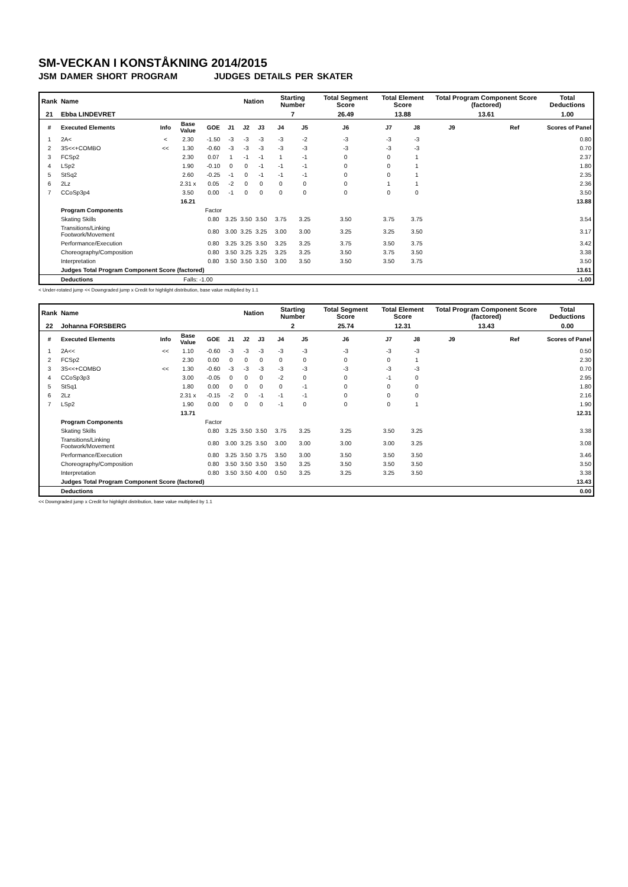SM-VECKAN I KONSTÅKNING 2014/2015
JSM DAMER SHORT PROGRAM JUDGES DETAILS PER SKATER
| Rank | Name | | | | | Nation | | Starting Number | | Total Segment Score | Total Element Score | | Total Program Component Score (factored) | | | Total Deductions |
| 21 | Ebba LINDEVRET | | | | | | | 7 | | 26.49 | 13.88 | | 13.61 | | | 1.00 |
| # | Executed Elements | Info | Base Value | GOE | J1 | J2 | J3 | J4 | J5 | J6 | J7 | J8 | J9 | | Ref | Scores of Panel |
| 1 | 2A< | < | 2.30 | -1.50 | -3 | -3 | -3 | -3 | -2 | -3 | -3 | -3 | | | | 0.80 |
| 2 | 3S<<+COMBO | << | 1.30 | -0.60 | -3 | -3 | -3 | -3 | -3 | -3 | -3 | -3 | | | | 0.70 |
| 3 | FCSp2 | | 2.30 | 0.07 | 1 | -1 | -1 | 1 | -1 | 0 | 0 | 1 | | | | 2.37 |
| 4 | LSp2 | | 1.90 | -0.10 | 0 | 0 | -1 | -1 | -1 | 0 | 0 | 1 | | | | 1.80 |
| 5 | StSq2 | | 2.60 | -0.25 | -1 | 0 | -1 | -1 | -1 | 0 | 0 | 1 | | | | 2.35 |
| 6 | 2Lz | | 2.31 x | 0.05 | -2 | 0 | 0 | 0 | 0 | 0 | 1 | 1 | | | | 2.36 |
| 7 | CCoSp3p4 | | 3.50 | 0.00 | -1 | 0 | 0 | 0 | 0 | 0 | 0 | 0 | | | | 3.50 |
| | | | 16.21 | | | | | | | | | | | | | 13.88 |
| | Program Components | | | Factor | | | | | | | | | | | | |
| | Skating Skills | | | 0.80 | 3.25 | 3.50 | 3.50 | 3.75 | 3.25 | 3.50 | 3.75 | 3.75 | | | | 3.54 |
| | Transitions/Linking Footwork/Movement | | | 0.80 | 3.00 | 3.25 | 3.25 | 3.00 | 3.00 | 3.25 | 3.25 | 3.50 | | | | 3.17 |
| | Performance/Execution | | | 0.80 | 3.25 | 3.25 | 3.50 | 3.25 | 3.25 | 3.75 | 3.50 | 3.75 | | | | 3.42 |
| | Choreography/Composition | | | 0.80 | 3.50 | 3.25 | 3.25 | 3.25 | 3.25 | 3.50 | 3.75 | 3.50 | | | | 3.38 |
| | Interpretation | | | 0.80 | 3.50 | 3.50 | 3.50 | 3.00 | 3.50 | 3.50 | 3.50 | 3.75 | | | | 3.50 |
| | Judges Total Program Component Score (factored) | | | | | | | | | | | | | | | 13.61 |
| | Deductions | | Falls: -1.00 | | | | | | | | | | | | | -1.00 |
< Under-rotated jump << Downgraded jump x Credit for highlight distribution, base value multiplied by 1.1
| Rank | Name | | | | | Nation | | Starting Number | | Total Segment Score | Total Element Score | | Total Program Component Score (factored) | | | Total Deductions |
| 22 | Johanna FORSBERG | | | | | | | 2 | | 25.74 | 12.31 | | 13.43 | | | 0.00 |
| # | Executed Elements | Info | Base Value | GOE | J1 | J2 | J3 | J4 | J5 | J6 | J7 | J8 | J9 | | Ref | Scores of Panel |
| 1 | 2A<< | << | 1.10 | -0.60 | -3 | -3 | -3 | -3 | -3 | -3 | -3 | -3 | | | | 0.50 |
| 2 | FCSp2 | | 2.30 | 0.00 | 0 | 0 | 0 | 0 | 0 | 0 | 0 | 1 | | | | 2.30 |
| 3 | 3S<<+COMBO | << | 1.30 | -0.60 | -3 | -3 | -3 | -3 | -3 | -3 | -3 | -3 | | | | 0.70 |
| 4 | CCoSp3p3 | | 3.00 | -0.05 | 0 | 0 | 0 | -2 | 0 | 0 | -1 | 0 | | | | 2.95 |
| 5 | StSq1 | | 1.80 | 0.00 | 0 | 0 | 0 | 0 | -1 | 0 | 0 | 0 | | | | 1.80 |
| 6 | 2Lz | | 2.31 x | -0.15 | -2 | 0 | -1 | -1 | -1 | 0 | 0 | 0 | | | | 2.16 |
| 7 | LSp2 | | 1.90 | 0.00 | 0 | 0 | 0 | -1 | 0 | 0 | 0 | 1 | | | | 1.90 |
| | | | 13.71 | | | | | | | | | | | | | 12.31 |
| | Program Components | | | Factor | | | | | | | | | | | | |
| | Skating Skills | | | 0.80 | 3.25 | 3.50 | 3.50 | 3.75 | 3.25 | 3.25 | 3.50 | 3.25 | | | | 3.38 |
| | Transitions/Linking Footwork/Movement | | | 0.80 | 3.00 | 3.25 | 3.50 | 3.00 | 3.00 | 3.00 | 3.00 | 3.25 | | | | 3.08 |
| | Performance/Execution | | | 0.80 | 3.25 | 3.50 | 3.75 | 3.50 | 3.00 | 3.50 | 3.50 | 3.50 | | | | 3.46 |
| | Choreography/Composition | | | 0.80 | 3.50 | 3.50 | 3.50 | 3.50 | 3.25 | 3.50 | 3.50 | 3.50 | | | | 3.50 |
| | Interpretation | | | 0.80 | 3.50 | 3.50 | 4.00 | 0.50 | 3.25 | 3.25 | 3.25 | 3.50 | | | | 3.38 |
| | Judges Total Program Component Score (factored) | | | | | | | | | | | | | | | 13.43 |
| | Deductions | | | | | | | | | | | | | | | 0.00 |
<< Downgraded jump x Credit for highlight distribution, base value multiplied by 1.1